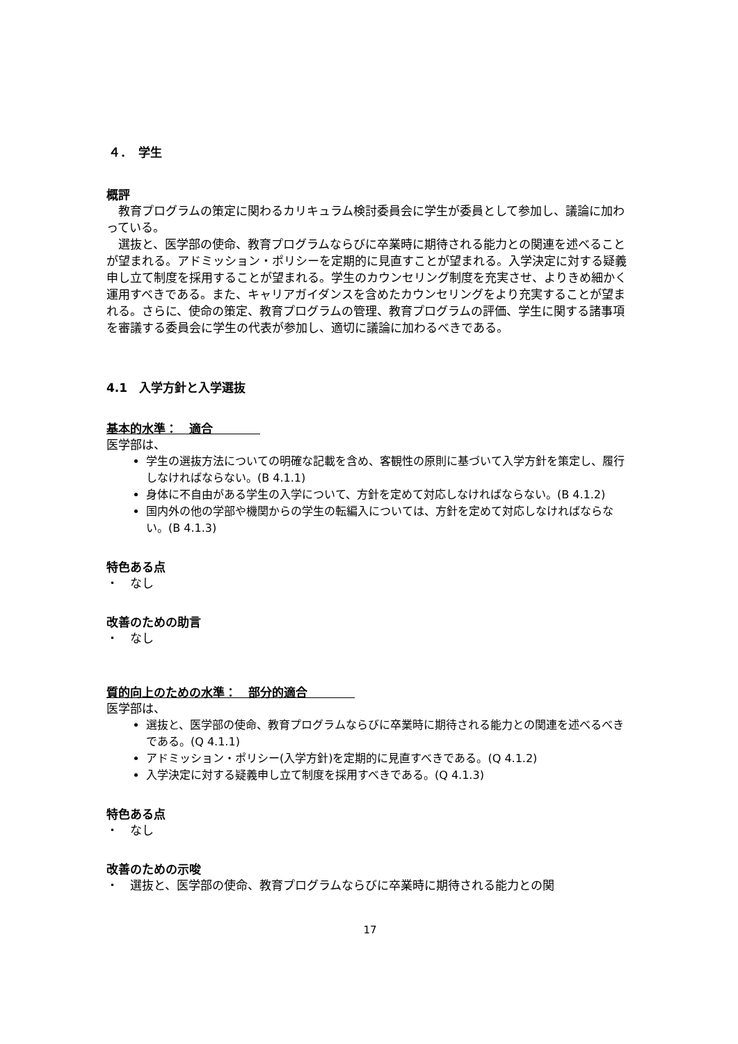４．　学生
概評
教育プログラムの策定に関わるカリキュラム検討委員会に学生が委員として参加し、議論に加わっている。
選抜と、医学部の使命、教育プログラムならびに卒業時に期待される能力との関連を述べることが望まれる。アドミッション・ポリシーを定期的に見直すことが望まれる。入学決定に対する疑義申し立て制度を採用することが望まれる。学生のカウンセリング制度を充実させ、よりきめ細かく運用すべきである。また、キャリアガイダンスを含めたカウンセリングをより充実することが望まれる。さらに、使命の策定、教育プログラムの管理、教育プログラムの評価、学生に関する諸事項を審議する委員会に学生の代表が参加し、適切に議論に加わるべきである。
4.1　入学方針と入学選抜
基本的水準：　適合　　　　
医学部は、
学生の選抜方法についての明確な記載を含め、客観性の原則に基づいて入学方針を策定し、履行しなければならない。(B 4.1.1)
身体に不自由がある学生の入学について、方針を定めて対応しなければならない。(B 4.1.2)
国内外の他の学部や機関からの学生の転編入については、方針を定めて対応しなければならない。(B 4.1.3)
特色ある点
・　なし
改善のための助言
・　なし
質的向上のための水準：　部分的適合　　　　
医学部は、
選抜と、医学部の使命、教育プログラムならびに卒業時に期待される能力との関連を述べるべきである。(Q 4.1.1)
アドミッション・ポリシー(入学方針)を定期的に見直すべきである。(Q 4.1.2)
入学決定に対する疑義申し立て制度を採用すべきである。(Q 4.1.3)
特色ある点
・　なし
改善のための示唆
・　選抜と、医学部の使命、教育プログラムならびに卒業時に期待される能力との関
17